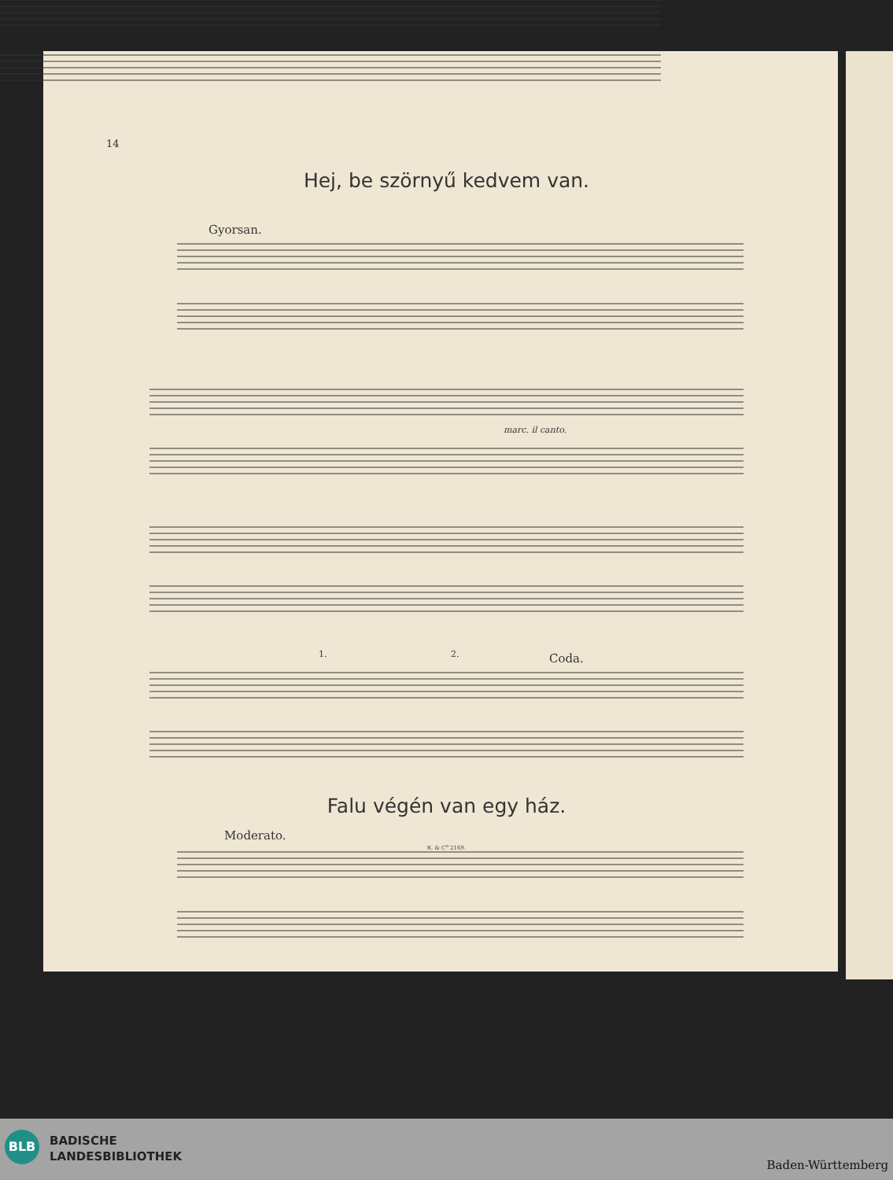14
Hej, be szörnyű kedvem van.
Gyorsan.
marc. il canto.
1. 2. Coda.
Falu végén van egy ház.
Moderato.
R. & C<sup>o</sup> 2169.
BLB
BADISCHE
LANDESBIBLIOTHEK
Baden-Württemberg